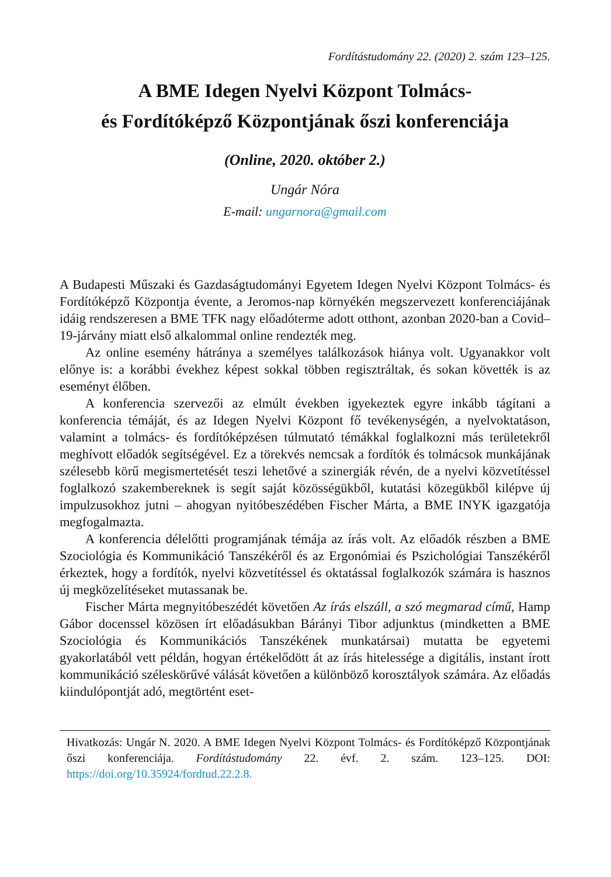Fordítástudomány 22. (2020) 2. szám 123–125.
A BME Idegen Nyelvi Központ Tolmács-
és Fordítóképző Központjának őszi konferenciája
(Online, 2020. október 2.)
Ungár Nóra
E-mail: ungarnora@gmail.com
A Budapesti Műszaki és Gazdaságtudományi Egyetem Idegen Nyelvi Központ Tolmács- és Fordítóképző Központja évente, a Jeromos-nap környékén megszervezett konferenciájának idáig rendszeresen a BME TFK nagy előadóterme adott otthont, azonban 2020-ban a Covid–19-járvány miatt első alkalommal online rendezték meg.
Az online esemény hátránya a személyes találkozások hiánya volt. Ugyanakkor volt előnye is: a korábbi évekhez képest sokkal többen regisztráltak, és sokan követték is az eseményt élőben.
A konferencia szervezői az elmúlt években igyekeztek egyre inkább tágítani a konferencia témáját, és az Idegen Nyelvi Központ fő tevékenységén, a nyelvoktatáson, valamint a tolmács- és fordítóképzésen túlmutató témákkal foglalkozni más területekről meghívott előadók segítségével. Ez a törekvés nemcsak a fordítók és tolmácsok munkájának szélesebb körű megismertetését teszi lehetővé a szinergiák révén, de a nyelvi közvetítéssel foglalkozó szakembereknek is segít saját közösségükből, kutatási közegükből kilépve új impulzusokhoz jutni – ahogyan nyitóbeszédében Fischer Márta, a BME INYK igazgatója megfogalmazta.
A konferencia délelőtti programjának témája az írás volt. Az előadók részben a BME Szociológia és Kommunikáció Tanszékéről és az Ergonómiai és Pszichológiai Tanszékéről érkeztek, hogy a fordítók, nyelvi közvetítéssel és oktatással foglalkozók számára is hasznos új megközelítéseket mutassanak be.
Fischer Márta megnyitóbeszédét követően Az írás elszáll, a szó megmarad című, Hamp Gábor docenssel közösen írt előadásukban Bárányi Tibor adjunktus (mindketten a BME Szociológia és Kommunikációs Tanszékének munkatársai) mutatta be egyetemi gyakorlatából vett példán, hogyan értékelődött át az írás hitelessége a digitális, instant írott kommunikáció széleskörűvé válását követően a különböző korosztályok számára. Az előadás kiindulópontját adó, megtörtént eset-
Hivatkozás: Ungár N. 2020. A BME Idegen Nyelvi Központ Tolmács- és Fordítóképző Központjának őszi konferenciája. Fordítástudomány 22. évf. 2. szám. 123–125. DOI: https://doi.org/10.35924/fordtud.22.2.8.